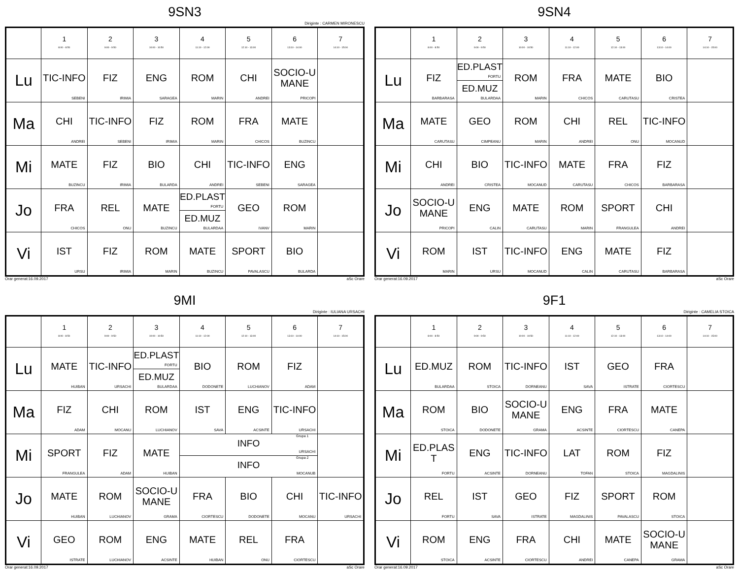9SN3
Diriginte : CARMEN MIRONESCU
| | 1 8:00 - 8:50 | 2 9:00 - 9:50 | 3 10:00 - 10:50 | 4 11:10 - 12:00 | 5 12:10 - 13:00 | 6 13:10 - 14:00 | 7 14:10 - 15:00 |
| --- | --- | --- | --- | --- | --- | --- | --- |
| Lu | TIC-INFO SEBENI | FIZ IRIMIA | ENG SARAGEA | ROM MARIN | CHI ANDREI | SOCIO-UMANE PRICOPI | |
| Ma | CHI ANDREI | TIC-INFO SEBENI | FIZ IRIMIA | ROM MARIN | FRA CHICOS | MATE BUZINCU | |
| Mi | MATE BUZINCU | FIZ IRIMIA | BIO BULARDA | CHI ANDREI | TIC-INFO SEBENI | ENG SARAGEA | |
| Jo | FRA CHICOS | REL ONU | MATE BUZINCU | ED.PLAST FORTU ED.MUZ BULARDAA | GEO IVANV | ROM MARIN | |
| Vi | IST URSU | FIZ IRIMIA | ROM MARIN | MATE BUZINCU | SPORT PAVALASCU | BIO BULARDA | |
Orar generat:16.09.2017 aSc Orare
9SN4
| | 1 8:00 - 8:50 | 2 9:00 - 9:50 | 3 10:00 - 10:50 | 4 11:10 - 12:00 | 5 12:10 - 13:00 | 6 13:10 - 14:00 | 7 14:10 - 15:00 |
| --- | --- | --- | --- | --- | --- | --- | --- |
| Lu | FIZ BARBARASA | ED.PLAST FORTU ED.MUZ BULARDAA | ROM MARIN | FRA CHICOS | MATE CARUTASU | BIO CRISTEA | |
| Ma | MATE CARUTASU | GEO CIMPEANU | ROM MARIN | CHI ANDREI | REL ONU | TIC-INFO MOCANUD | |
| Mi | CHI ANDREI | BIO CRISTEA | TIC-INFO MOCANUD | MATE CARUTASU | FRA CHICOS | FIZ BARBARASA | |
| Jo | SOCIO-UMANE PRICOPI | ENG CALIN | MATE CARUTASU | ROM MARIN | SPORT FRANGULEA | CHI ANDREI | |
| Vi | ROM MARIN | IST URSU | TIC-INFO MOCANUD | ENG CALIN | MATE CARUTASU | FIZ BARBARASA | |
Orar generat:16.09.2017 aSc Orare
9MI
Diriginte : IULIANA URSACHI
| | 1 8:00 - 8:50 | 2 9:00 - 9:50 | 3 10:00 - 10:50 | 4 11:10 - 12:00 | 5 12:10 - 13:00 | 6 13:10 - 14:00 | 7 14:10 - 15:00 |
| --- | --- | --- | --- | --- | --- | --- | --- |
| Lu | MATE HUIBAN | TIC-INFO URSACHI | ED.PLAST FORTU ED.MUZ BULARDAA | BIO DODONETE | ROM LUCHIANOV | FIZ ADAM | |
| Ma | FIZ ADAM | CHI MOCANU | ROM LUCHIANOV | IST SAVA | ENG ACSINTE | TIC-INFO URSACHI | |
| Mi | SPORT FRANGULEA | FIZ ADAM | MATE HUIBAN | Grupa 1 INFO URSACHI Grupa 2 INFO MOCANUB | | | |
| Jo | MATE HUIBAN | ROM LUCHIANOV | SOCIO-UMANE GRAMA | FRA CIORTESCU | BIO DODONETE | CHI MOCANU | TIC-INFO URSACHI |
| Vi | GEO ISTRATE | ROM LUCHIANOV | ENG ACSINTE | MATE HUIBAN | REL ONU | FRA CIORTESCU | |
Orar generat:16.09.2017 aSc Orare
9F1
Diriginte : CAMELIA STOICA
| | 1 8:00 - 8:50 | 2 9:00 - 9:50 | 3 10:00 - 10:50 | 4 11:10 - 12:00 | 5 12:10 - 13:00 | 6 13:10 - 14:00 | 7 14:10 - 15:00 |
| --- | --- | --- | --- | --- | --- | --- | --- |
| Lu | ED.MUZ BULARDAA | ROM STOICA | TIC-INFO DORNEANU | IST SAVA | GEO ISTRATE | FRA CIORTESCU | |
| Ma | ROM STOICA | BIO DODONETE | SOCIO-UMANE GRAMA | ENG ACSINTE | FRA CIORTESCU | MATE CANEPA | |
| Mi | ED.PLAST FORTU | ENG ACSINTE | TIC-INFO DORNEANU | LAT TOFAN | ROM STOICA | FIZ MAGDALINIS | |
| Jo | REL FORTU | IST SAVA | GEO ISTRATE | FIZ MAGDALINIS | SPORT PAVALASCU | ROM STOICA | |
| Vi | ROM STOICA | ENG ACSINTE | FRA CIORTESCU | CHI ANDREI | MATE CANEPA | SOCIO-UMANE GRAMA | |
Orar generat:16.09.2017 aSc Orare